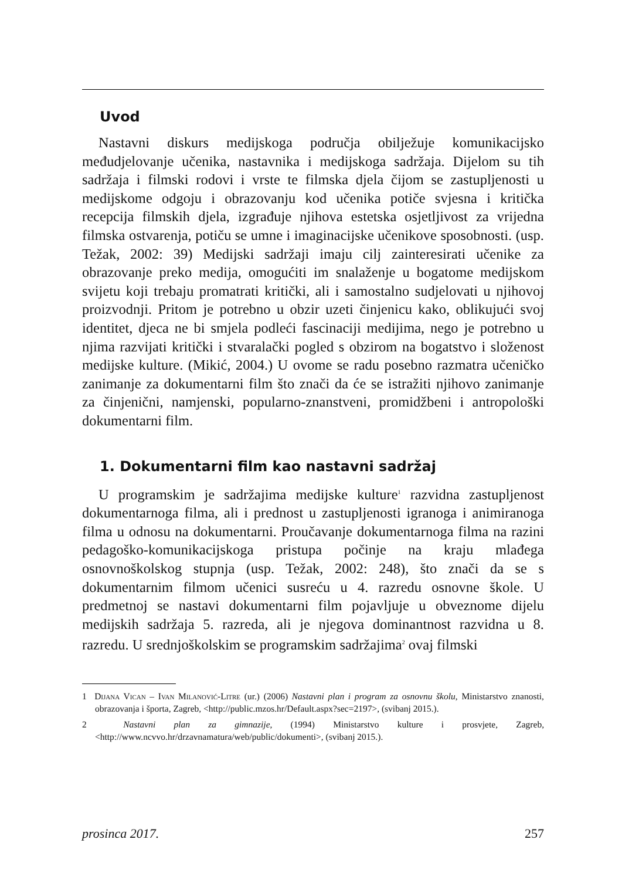Uvod
Nastavni diskurs medijskoga područja obilježuje komunikacijsko međudjelovanje učenika, nastavnika i medijskoga sadržaja. Dijelom su tih sadržaja i filmski rodovi i vrste te filmska djela čijom se zastupljenosti u medijskome odgoju i obrazovanju kod učenika potiče svjesna i kritička recepcija filmskih djela, izgrađuje njihova estetska osjetljivost za vrijedna filmska ostvarenja, potiču se umne i imaginacijske učenikove sposobnosti. (usp. Težak, 2002: 39) Medijski sadržaji imaju cilj zainteresirati učenike za obrazovanje preko medija, omogućiti im snalaženje u bogatome medijskom svijetu koji trebaju promatrati kritički, ali i samostalno sudjelovati u njihovoj proizvodnji. Pritom je potrebno u obzir uzeti činjenicu kako, oblikujući svoj identitet, djeca ne bi smjela podleći fascinaciji medijima, nego je potrebno u njima razvijati kritički i stvaralački pogled s obzirom na bogatstvo i složenost medijske kulture. (Mikić, 2004.) U ovome se radu posebno razmatra učeničko zanimanje za dokumentarni film što znači da će se istražiti njihovo zanimanje za činjenični, namjenski, popularno-znanstveni, promidžbeni i antropološki dokumentarni film.
1. Dokumentarni film kao nastavni sadržaj
U programskim je sadržajima medijske kulture<sup>1</sup> razvidna zastupljenost dokumentarnoga filma, ali i prednost u zastupljenosti igranoga i animiranoga filma u odnosu na dokumentarni. Proučavanje dokumentarnoga filma na razini pedagoško-komunikacijskoga pristupa počinje na kraju mlađega osnovnoškolskog stupnja (usp. Težak, 2002: 248), što znači da se s dokumentarnim filmom učenici susreću u 4. razredu osnovne škole. U predmetnoj se nastavi dokumentarni film pojavljuje u obveznome dijelu medijskih sadržaja 5. razreda, ali je njegova dominantnost razvidna u 8. razredu. U srednjoškolskim se programskim sadržajima<sup>2</sup> ovaj filmski
1 Dijana Vican – Ivan Milanović-Litre (ur.) (2006) Nastavni plan i program za osnovnu školu, Ministarstvo znanosti, obrazovanja i športa, Zagreb, <http://public.mzos.hr/Default.aspx?sec=2197>, (svibanj 2015.).
2 Nastavni plan za gimnazije, (1994) Ministarstvo kulture i prosvjete, Zagreb, <http://www.ncvvo.hr/drzavnamatura/web/public/dokumenti>, (svibanj 2015.).
prosinca 2017. 257